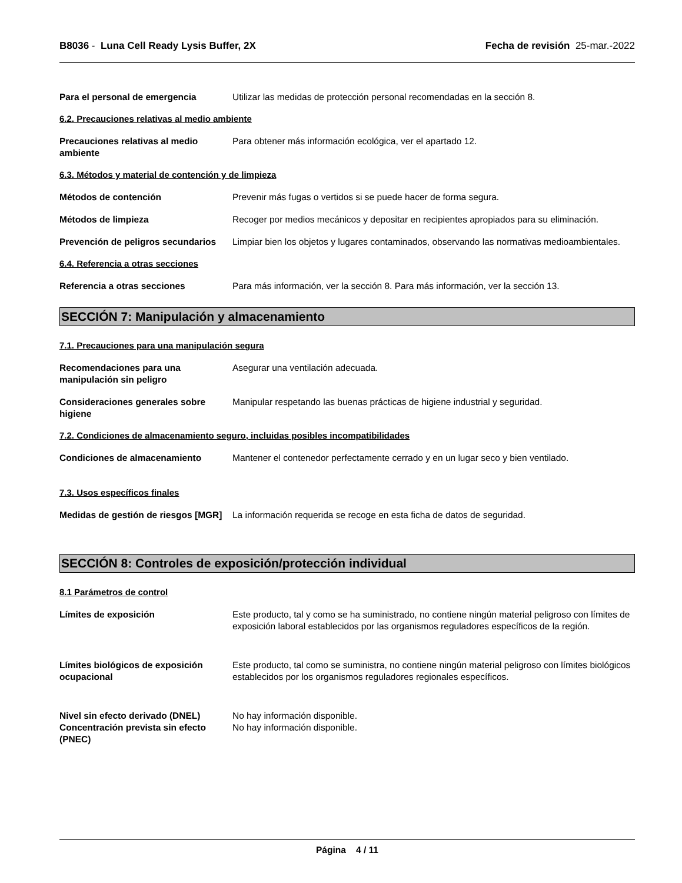B8036 - Luna Cell Ready Lysis Buffer, 2X
Fecha de revisión 25-mar.-2022
Para el personal de emergencia Utilizar las medidas de protección personal recomendadas en la sección 8.
6.2. Precauciones relativas al medio ambiente
Precauciones relativas al medio ambiente
Para obtener más información ecológica, ver el apartado 12.
6.3. Métodos y material de contención y de limpieza
Métodos de contención Prevenir más fugas o vertidos si se puede hacer de forma segura.
Métodos de limpieza Recoger por medios mecánicos y depositar en recipientes apropiados para su eliminación.
Prevención de peligros secundarios
Limpiar bien los objetos y lugares contaminados, observando las normativas medioambientales.
6.4. Referencia a otras secciones
Referencia a otras secciones Para más información, ver la sección 8. Para más información, ver la sección 13.
SECCIÓN 7: Manipulación y almacenamiento
7.1. Precauciones para una manipulación segura
Recomendaciones para una manipulación sin peligro
Asegurar una ventilación adecuada.
Consideraciones generales sobre higiene
Manipular respetando las buenas prácticas de higiene industrial y seguridad.
7.2. Condiciones de almacenamiento seguro, incluidas posibles incompatibilidades
Condiciones de almacenamiento Mantener el contenedor perfectamente cerrado y en un lugar seco y bien ventilado.
7.3. Usos específicos finales
Medidas de gestión de riesgos [MGR]
La información requerida se recoge en esta ficha de datos de seguridad.
SECCIÓN 8: Controles de exposición/protección individual
8.1 Parámetros de control
Límites de exposición Este producto, tal y como se ha suministrado, no contiene ningún material peligroso con límites de exposición laboral establecidos por las organismos reguladores específicos de la región.
Límites biológicos de exposición ocupacional
Este producto, tal como se suministra, no contiene ningún material peligroso con límites biológicos establecidos por los organismos reguladores regionales específicos.
Nivel sin efecto derivado (DNEL)
No hay información disponible.
Concentración prevista sin efecto (PNEC)
No hay información disponible.
Página 4 / 11